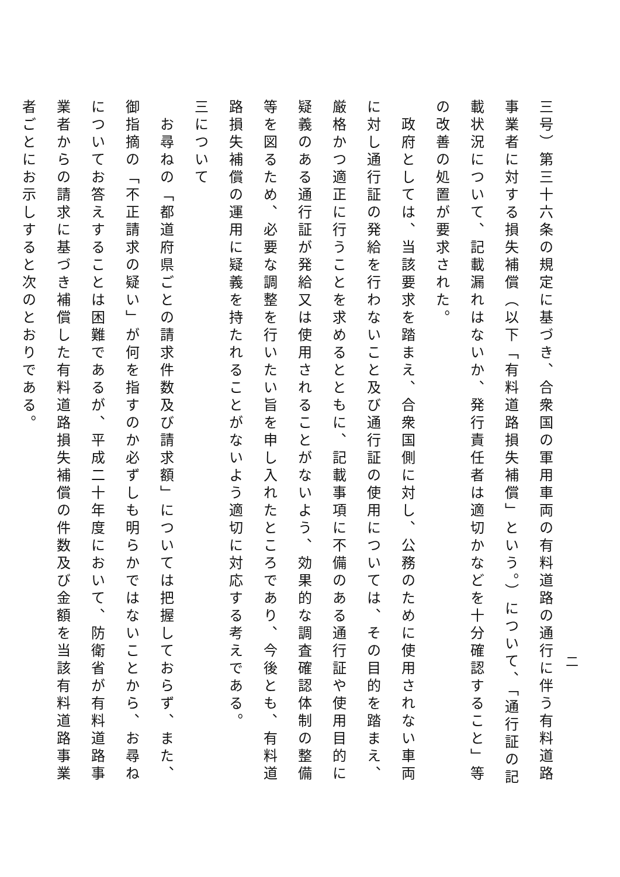三号）第三十六条の規定に基づき、合衆国の軍用車両の有料道路の通行に伴う有料道路事業者に対する損失補償（以下「有料道路損失補償」という。）について、「通行証の記載状況について、記載漏れはないか、発行責任者は適切かなどを十分確認すること」等の改善の処置が要求された。
　政府としては、当該要求を踏まえ、合衆国側に対し、公務のために使用されない車両に対し通行証の発給を行わないこと及び通行証の使用については、その目的を踏まえ、厳格かつ適正に行うことを求めるとともに、記載事項に不備のある通行証や使用目的に疑義のある通行証が発給又は使用されることがないよう、効果的な調査確認体制の整備等を図るため、必要な調整を行いたい旨を申し入れたところであり、今後とも、有料道路損失補償の運用に疑義を持たれることがないよう適切に対応する考えである。
三について
　お尋ねの「都道府県ごとの請求件数及び請求額」については把握しておらず、また、御指摘の「不正請求の疑い」が何を指すのか必ずしも明らかではないことから、お尋ねについてお答えすることは困難であるが、平成二十年度において、防衛省が有料道路事業者からの請求に基づき補償した有料道路損失補償の件数及び金額を当該有料道路事業者ごとにお示しすると次のとおりである。
二